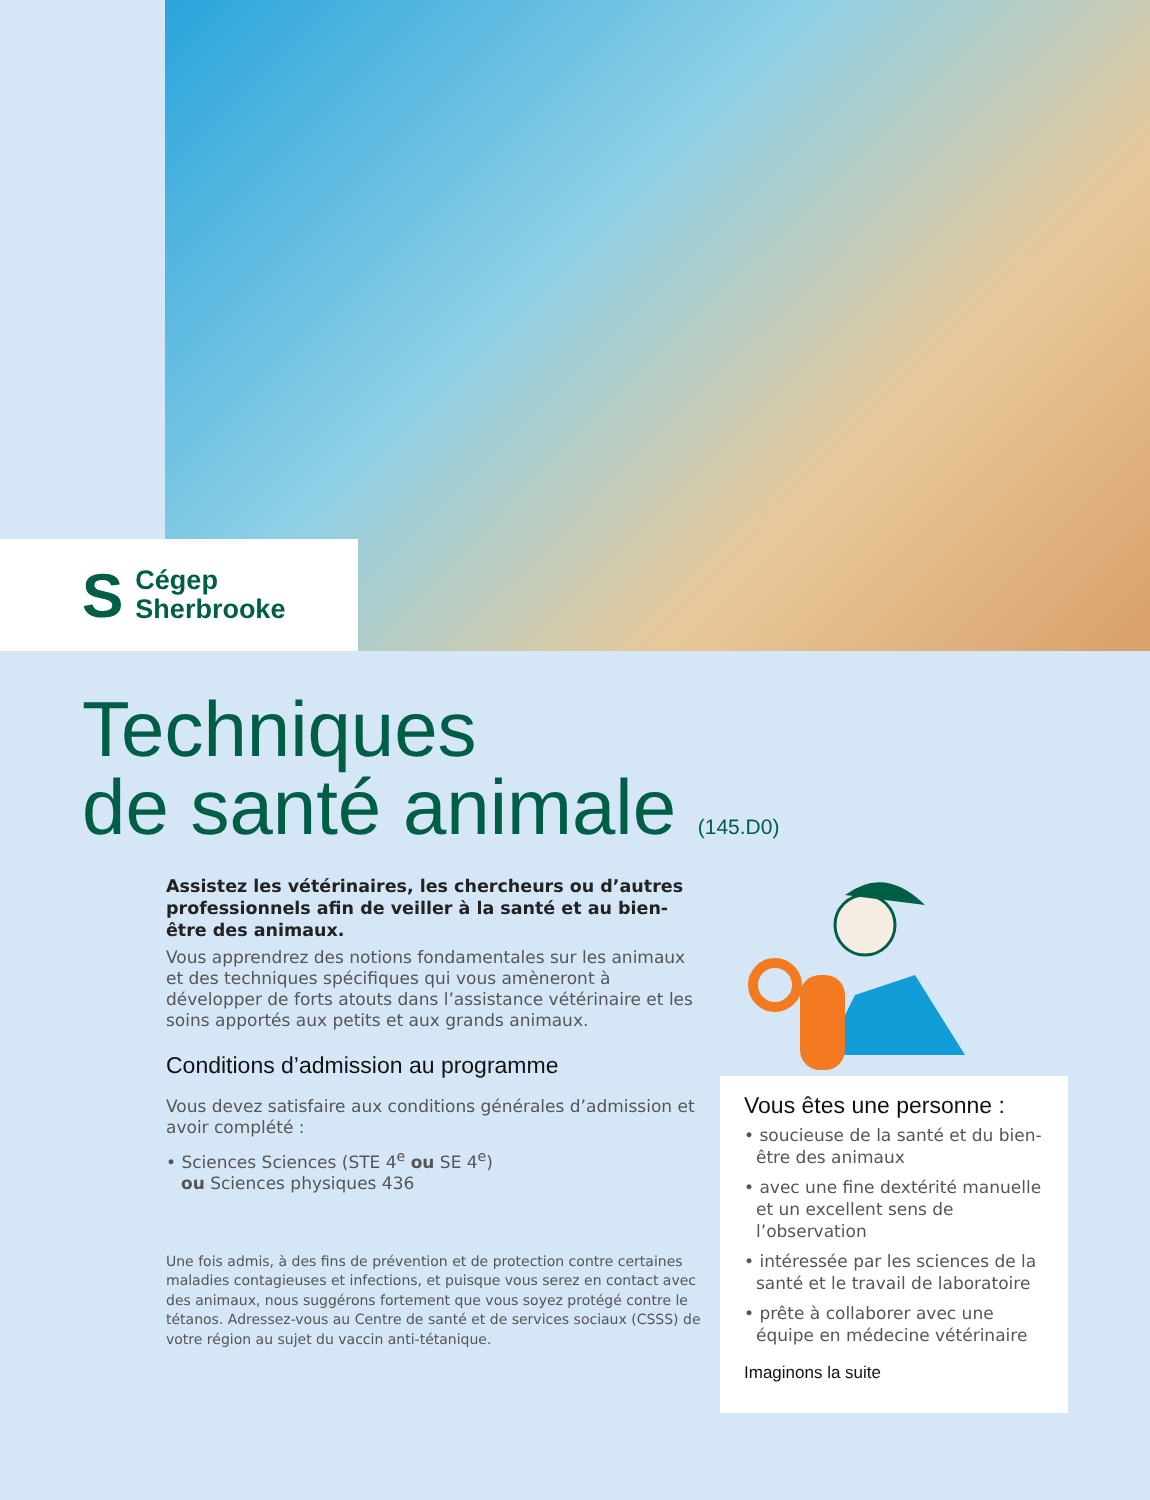S Cégep
Sherbrooke
Techniques
de santé animale (145.D0)
Assistez les vétérinaires, les chercheurs ou d’autres professionnels afin de veiller à la santé et au bien-être des animaux.
Vous apprendrez des notions fondamentales sur les animaux et des techniques spécifiques qui vous amèneront à développer de forts atouts dans l’assistance vétérinaire et les soins apportés aux petits et aux grands animaux.
Conditions d’admission au programme
Vous devez satisfaire aux conditions générales d’admission et avoir complété :
• Sciences Sciences (STE 4<sup>e</sup> ou SE 4<sup>e</sup>)
ou Sciences physiques 436
Une fois admis, à des fins de prévention et de protection contre certaines maladies contagieuses et infections, et puisque vous serez en contact avec des animaux, nous suggérons fortement que vous soyez protégé contre le tétanos. Adressez-vous au Centre de santé et de services sociaux (CSSS) de votre région au sujet du vaccin anti-tétanique.
Vous êtes une personne :
• soucieuse de la santé et du bien-être des animaux
• avec une fine dextérité manuelle et un excellent sens de l’observation
• intéressée par les sciences de la santé et le travail de laboratoire
• prête à collaborer avec une équipe en médecine vétérinaire
Imaginons la suite